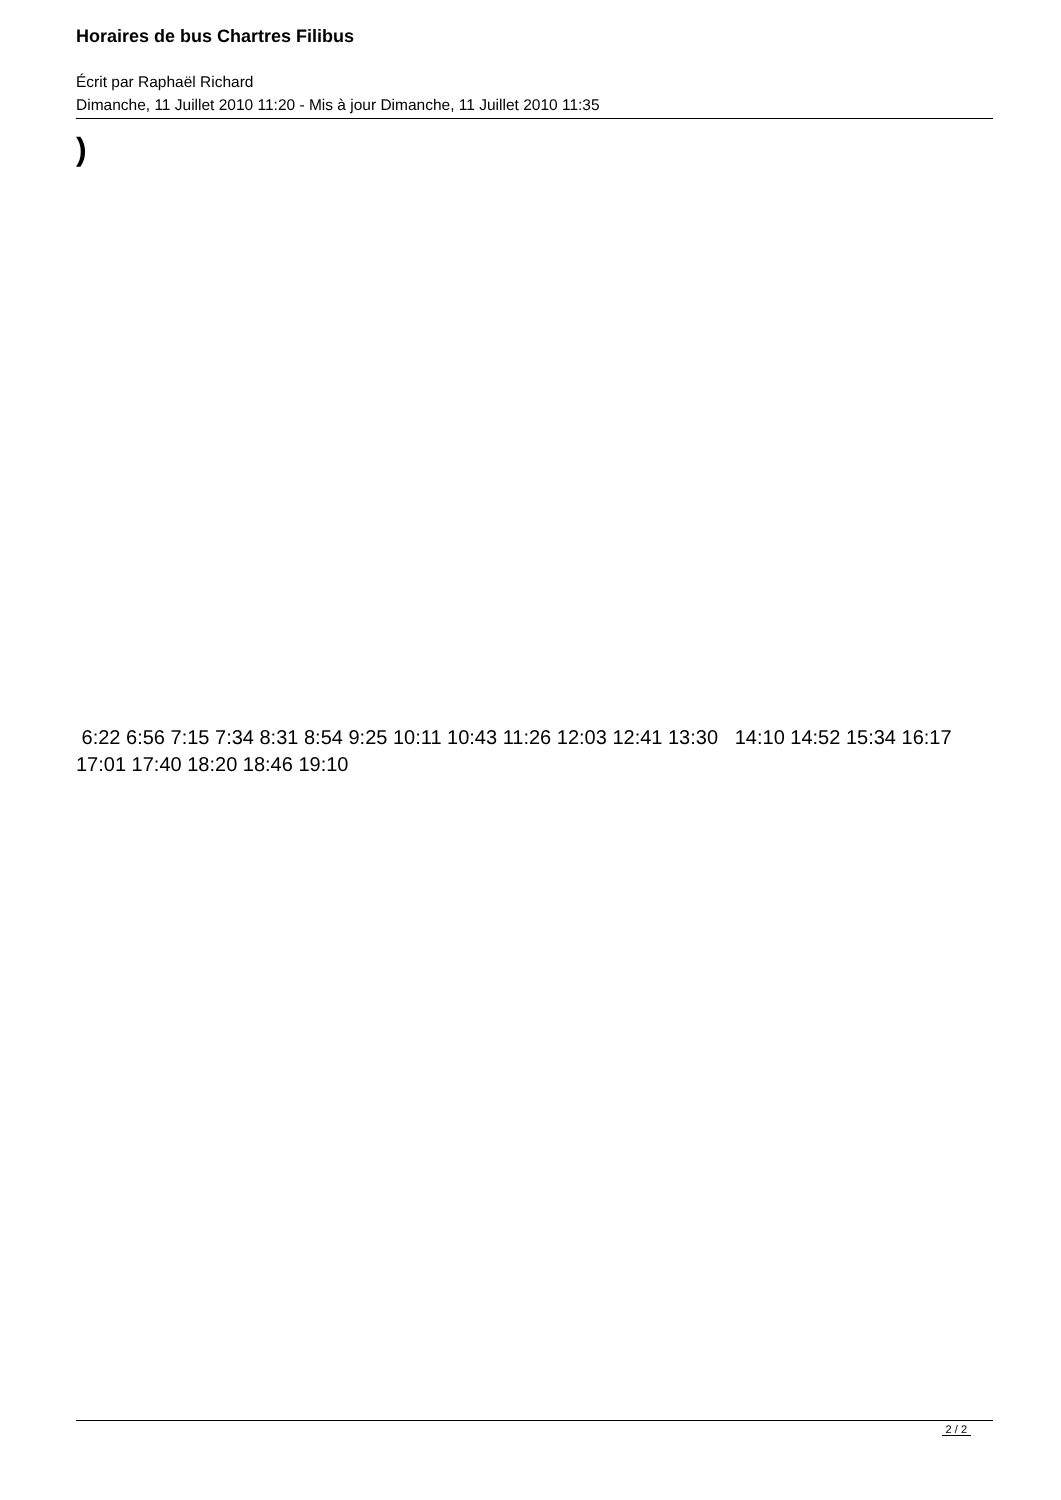Horaires de bus Chartres Filibus
Écrit par Raphaël Richard
Dimanche, 11 Juillet 2010 11:20 - Mis à jour Dimanche, 11 Juillet 2010 11:35
)
6:22 6:56 7:15 7:34 8:31 8:54 9:25 10:11 10:43 11:26 12:03 12:41 13:30 14:10 14:52 15:34 16:17 17:01 17:40 18:20 18:46 19:10
2 / 2